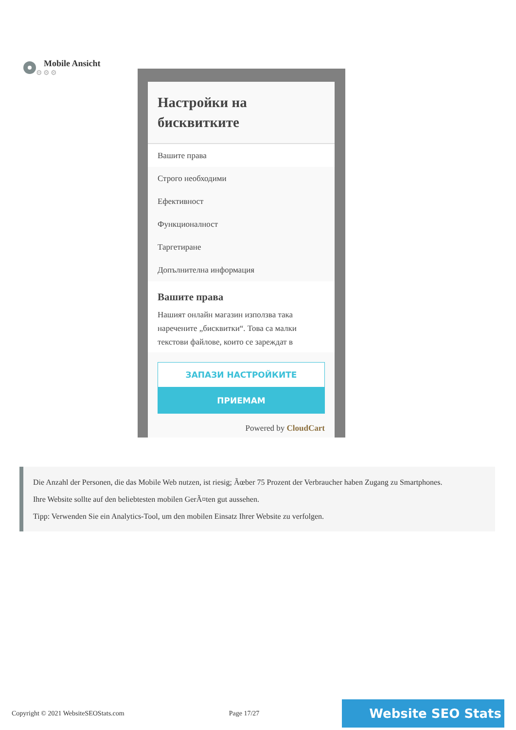Mobile Ansicht
⚙⚙⚙
Настройки на бисквитките
Вашите права
Строго необходими
Ефективност
Функционалност
Таргетиране
Допълнителна информация
Вашите права
Нашият онлайн магазин използва така наречените „бисквитки“. Това са малки текстови файлове, които се зареждат в
ЗАПАЗИ НАСТРОЙКИТЕ
ПРИЕМАМ
Powered by CloudCart
Die Anzahl der Personen, die das Mobile Web nutzen, ist riesig; Ãœber 75 Prozent der Verbraucher haben Zugang zu Smartphones.
Ihre Website sollte auf den beliebtesten mobilen GerÃ¤ten gut aussehen.
Tipp: Verwenden Sie ein Analytics-Tool, um den mobilen Einsatz Ihrer Website zu verfolgen.
Copyright © 2021 WebsiteSEOStats.com Page 17/27 Website SEO Stats